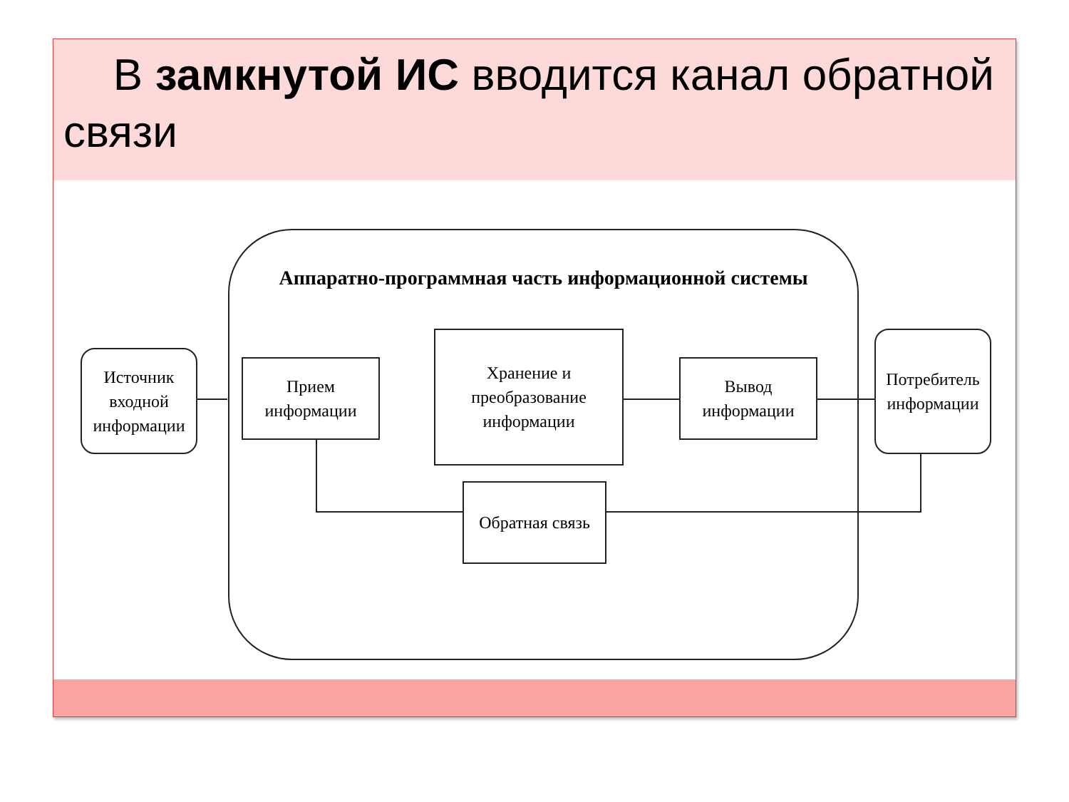В замкнутой ИС вводится канал обратной связи
Аппаратно-программная часть информационной системы
Источник входной информации
Прием информации
Хранение и преобразование информации
Вывод информации
Потребитель информации
Обратная связь